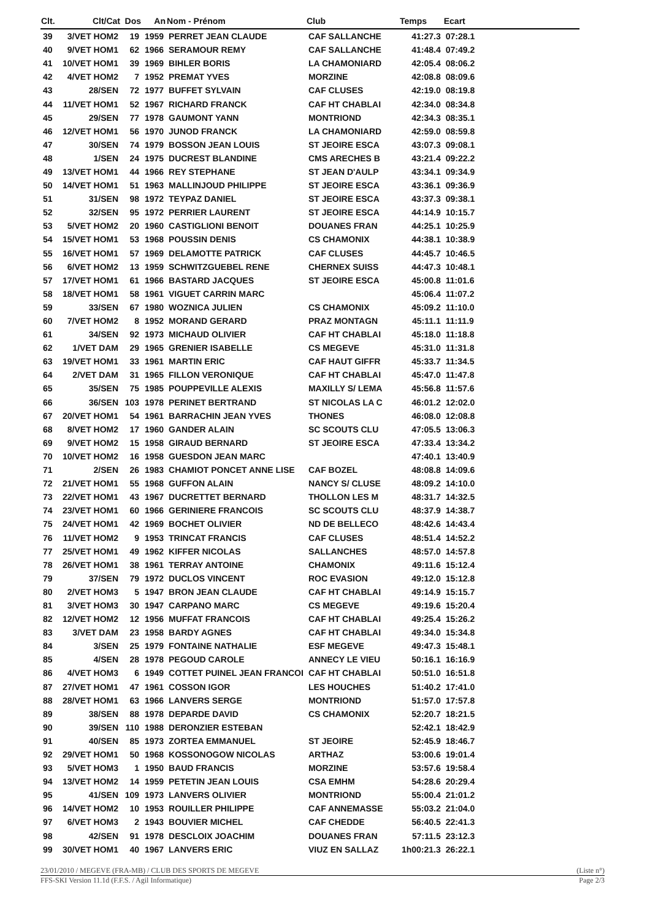| Clt. | Clt/Cat | Dos | An | Nom - Prénom | Club | Temps | Ecart |
| --- | --- | --- | --- | --- | --- | --- | --- |
| 39 | 3/VET HOM2 | 19 | 1959 | PERRET JEAN CLAUDE | CAF SALLANCHE | 41:27.3 | 07:28.1 |
| 40 | 9/VET HOM1 | 62 | 1966 | SERAMOUR REMY | CAF SALLANCHE | 41:48.4 | 07:49.2 |
| 41 | 10/VET HOM1 | 39 | 1969 | BIHLER BORIS | LA CHAMONIARD | 42:05.4 | 08:06.2 |
| 42 | 4/VET HOM2 | 7 | 1952 | PREMAT YVES | MORZINE | 42:08.8 | 08:09.6 |
| 43 | 28/SEN | 72 | 1977 | BUFFET SYLVAIN | CAF CLUSES | 42:19.0 | 08:19.8 |
| 44 | 11/VET HOM1 | 52 | 1967 | RICHARD FRANCK | CAF HT CHABLAI | 42:34.0 | 08:34.8 |
| 45 | 29/SEN | 77 | 1978 | GAUMONT YANN | MONTRIOND | 42:34.3 | 08:35.1 |
| 46 | 12/VET HOM1 | 56 | 1970 | JUNOD FRANCK | LA CHAMONIARD | 42:59.0 | 08:59.8 |
| 47 | 30/SEN | 74 | 1979 | BOSSON JEAN LOUIS | ST JEOIRE ESCA | 43:07.3 | 09:08.1 |
| 48 | 1/SEN | 24 | 1975 | DUCREST BLANDINE | CMS ARECHES B | 43:21.4 | 09:22.2 |
| 49 | 13/VET HOM1 | 44 | 1966 | REY STEPHANE | ST JEAN D'AULP | 43:34.1 | 09:34.9 |
| 50 | 14/VET HOM1 | 51 | 1963 | MALLINJOUD PHILIPPE | ST JEOIRE ESCA | 43:36.1 | 09:36.9 |
| 51 | 31/SEN | 98 | 1972 | TEYPAZ DANIEL | ST JEOIRE ESCA | 43:37.3 | 09:38.1 |
| 52 | 32/SEN | 95 | 1972 | PERRIER LAURENT | ST JEOIRE ESCA | 44:14.9 | 10:15.7 |
| 53 | 5/VET HOM2 | 20 | 1960 | CASTIGLIONI BENOIT | DOUANES FRAN | 44:25.1 | 10:25.9 |
| 54 | 15/VET HOM1 | 53 | 1968 | POUSSIN DENIS | CS CHAMONIX | 44:38.1 | 10:38.9 |
| 55 | 16/VET HOM1 | 57 | 1969 | DELAMOTTE PATRICK | CAF CLUSES | 44:45.7 | 10:46.5 |
| 56 | 6/VET HOM2 | 13 | 1959 | SCHWITZGUEBEL RENE | CHERNEX SUISS | 44:47.3 | 10:48.1 |
| 57 | 17/VET HOM1 | 61 | 1966 | BASTARD JACQUES | ST JEOIRE ESCA | 45:00.8 | 11:01.6 |
| 58 | 18/VET HOM1 | 58 | 1961 | VIGUET CARRIN MARC | | 45:06.4 | 11:07.2 |
| 59 | 33/SEN | 67 | 1980 | WOZNICA JULIEN | CS CHAMONIX | 45:09.2 | 11:10.0 |
| 60 | 7/VET HOM2 | 8 | 1952 | MORAND GERARD | PRAZ MONTAGN | 45:11.1 | 11:11.9 |
| 61 | 34/SEN | 92 | 1973 | MICHAUD OLIVIER | CAF HT CHABLAI | 45:18.0 | 11:18.8 |
| 62 | 1/VET DAM | 29 | 1965 | GRENIER ISABELLE | CS MEGEVE | 45:31.0 | 11:31.8 |
| 63 | 19/VET HOM1 | 33 | 1961 | MARTIN ERIC | CAF HAUT GIFFR | 45:33.7 | 11:34.5 |
| 64 | 2/VET DAM | 31 | 1965 | FILLON VERONIQUE | CAF HT CHABLAI | 45:47.0 | 11:47.8 |
| 65 | 35/SEN | 75 | 1985 | POUPPEVILLE ALEXIS | MAXILLY S/ LEMA | 45:56.8 | 11:57.6 |
| 66 | 36/SEN | 103 | 1978 | PERINET BERTRAND | ST NICOLAS LA C | 46:01.2 | 12:02.0 |
| 67 | 20/VET HOM1 | 54 | 1961 | BARRACHIN JEAN YVES | THONES | 46:08.0 | 12:08.8 |
| 68 | 8/VET HOM2 | 17 | 1960 | GANDER ALAIN | SC SCOUTS CLU | 47:05.5 | 13:06.3 |
| 69 | 9/VET HOM2 | 15 | 1958 | GIRAUD BERNARD | ST JEOIRE ESCA | 47:33.4 | 13:34.2 |
| 70 | 10/VET HOM2 | 16 | 1958 | GUESDON JEAN MARC | | 47:40.1 | 13:40.9 |
| 71 | 2/SEN | 26 | 1983 | CHAMIOT PONCET ANNE LISE | CAF BOZEL | 48:08.8 | 14:09.6 |
| 72 | 21/VET HOM1 | 55 | 1968 | GUFFON ALAIN | NANCY S/ CLUSE | 48:09.2 | 14:10.0 |
| 73 | 22/VET HOM1 | 43 | 1967 | DUCRETTET BERNARD | THOLLON LES M | 48:31.7 | 14:32.5 |
| 74 | 23/VET HOM1 | 60 | 1966 | GERINIERE FRANCOIS | SC SCOUTS CLU | 48:37.9 | 14:38.7 |
| 75 | 24/VET HOM1 | 42 | 1969 | BOCHET OLIVIER | ND DE BELLECO | 48:42.6 | 14:43.4 |
| 76 | 11/VET HOM2 | 9 | 1953 | TRINCAT FRANCIS | CAF CLUSES | 48:51.4 | 14:52.2 |
| 77 | 25/VET HOM1 | 49 | 1962 | KIFFER NICOLAS | SALLANCHES | 48:57.0 | 14:57.8 |
| 78 | 26/VET HOM1 | 38 | 1961 | TERRAY ANTOINE | CHAMONIX | 49:11.6 | 15:12.4 |
| 79 | 37/SEN | 79 | 1972 | DUCLOS VINCENT | ROC EVASION | 49:12.0 | 15:12.8 |
| 80 | 2/VET HOM3 | 5 | 1947 | BRON JEAN CLAUDE | CAF HT CHABLAI | 49:14.9 | 15:15.7 |
| 81 | 3/VET HOM3 | 30 | 1947 | CARPANO MARC | CS MEGEVE | 49:19.6 | 15:20.4 |
| 82 | 12/VET HOM2 | 12 | 1956 | MUFFAT FRANCOIS | CAF HT CHABLAI | 49:25.4 | 15:26.2 |
| 83 | 3/VET DAM | 23 | 1958 | BARDY AGNES | CAF HT CHABLAI | 49:34.0 | 15:34.8 |
| 84 | 3/SEN | 25 | 1979 | FONTAINE NATHALIE | ESF MEGEVE | 49:47.3 | 15:48.1 |
| 85 | 4/SEN | 28 | 1978 | PEGOUD CAROLE | ANNECY LE VIEU | 50:16.1 | 16:16.9 |
| 86 | 4/VET HOM3 | 6 | 1949 | COTTET PUINEL JEAN FRANCOI | CAF HT CHABLAI | 50:51.0 | 16:51.8 |
| 87 | 27/VET HOM1 | 47 | 1961 | COSSON IGOR | LES HOUCHES | 51:40.2 | 17:41.0 |
| 88 | 28/VET HOM1 | 63 | 1966 | LANVERS SERGE | MONTRIOND | 51:57.0 | 17:57.8 |
| 89 | 38/SEN | 88 | 1978 | DEPARDE DAVID | CS CHAMONIX | 52:20.7 | 18:21.5 |
| 90 | 39/SEN | 110 | 1988 | DERONZIER ESTEBAN | | 52:42.1 | 18:42.9 |
| 91 | 40/SEN | 85 | 1973 | ZORTEA EMMANUEL | ST JEOIRE | 52:45.9 | 18:46.7 |
| 92 | 29/VET HOM1 | 50 | 1968 | KOSSONOGOW NICOLAS | ARTHAZ | 53:00.6 | 19:01.4 |
| 93 | 5/VET HOM3 | 1 | 1950 | BAUD FRANCIS | MORZINE | 53:57.6 | 19:58.4 |
| 94 | 13/VET HOM2 | 14 | 1959 | PETETIN JEAN LOUIS | CSA EMHM | 54:28.6 | 20:29.4 |
| 95 | 41/SEN | 109 | 1973 | LANVERS OLIVIER | MONTRIOND | 55:00.4 | 21:01.2 |
| 96 | 14/VET HOM2 | 10 | 1953 | ROUILLER PHILIPPE | CAF ANNEMASSE | 55:03.2 | 21:04.0 |
| 97 | 6/VET HOM3 | 2 | 1943 | BOUVIER MICHEL | CAF CHEDDE | 56:40.5 | 22:41.3 |
| 98 | 42/SEN | 91 | 1978 | DESCLOIX JOACHIM | DOUANES FRAN | 57:11.5 | 23:12.3 |
| 99 | 30/VET HOM1 | 40 | 1967 | LANVERS ERIC | VIUZ EN SALLAZ | 1h00:21.3 | 26:22.1 |
23/01/2010 / MEGEVE (FRA-MB) / CLUB DES SPORTS DE MEGEVE (Liste n°)
FFS-SKI Version 11.1d (F.F.S. / Agil Informatique) Page 2/3